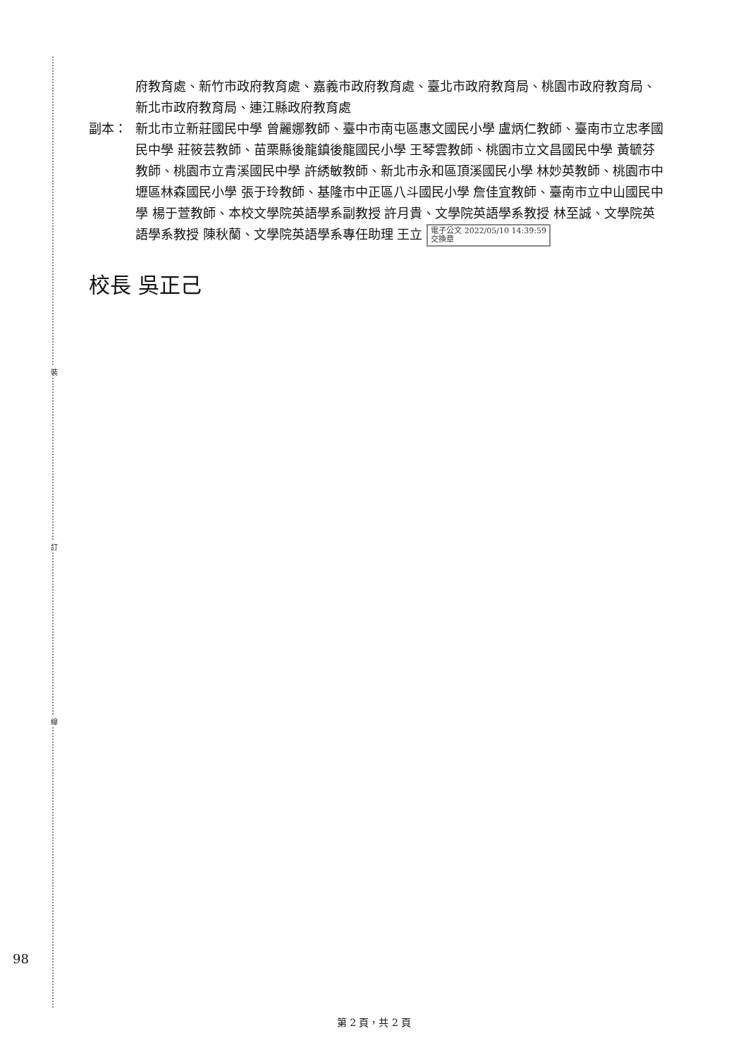裝
訂
線
府教育處、新竹市政府教育處、嘉義市政府教育處、臺北市政府教育局、桃園市政府教育局、新北市政府教育局、連江縣政府教育處
副本： 新北市立新莊國民中學 曾麗娜教師、臺中市南屯區惠文國民小學 盧炳仁教師、臺南市立忠孝國民中學 莊筱芸教師、苗栗縣後龍鎮後龍國民小學 王琴雲教師、桃園市立文昌國民中學 黃毓芬教師、桃園市立青溪國民中學 許綉敏教師、新北市永和區頂溪國民小學 林妙英教師、桃園市中壢區林森國民小學 張于玲教師、基隆市中正區八斗國民小學 詹佳宜教師、臺南市立中山國民中學 楊于萱教師、本校文學院英語學系副教授 許月貴、文學院英語學系教授 林至誠、文學院英語學系教授 陳秋蘭、文學院英語學系專任助理 王立 電子公文 2022/05/10 14:39:59
交換章
校長 吳正己
98
第 2 頁，共 2 頁